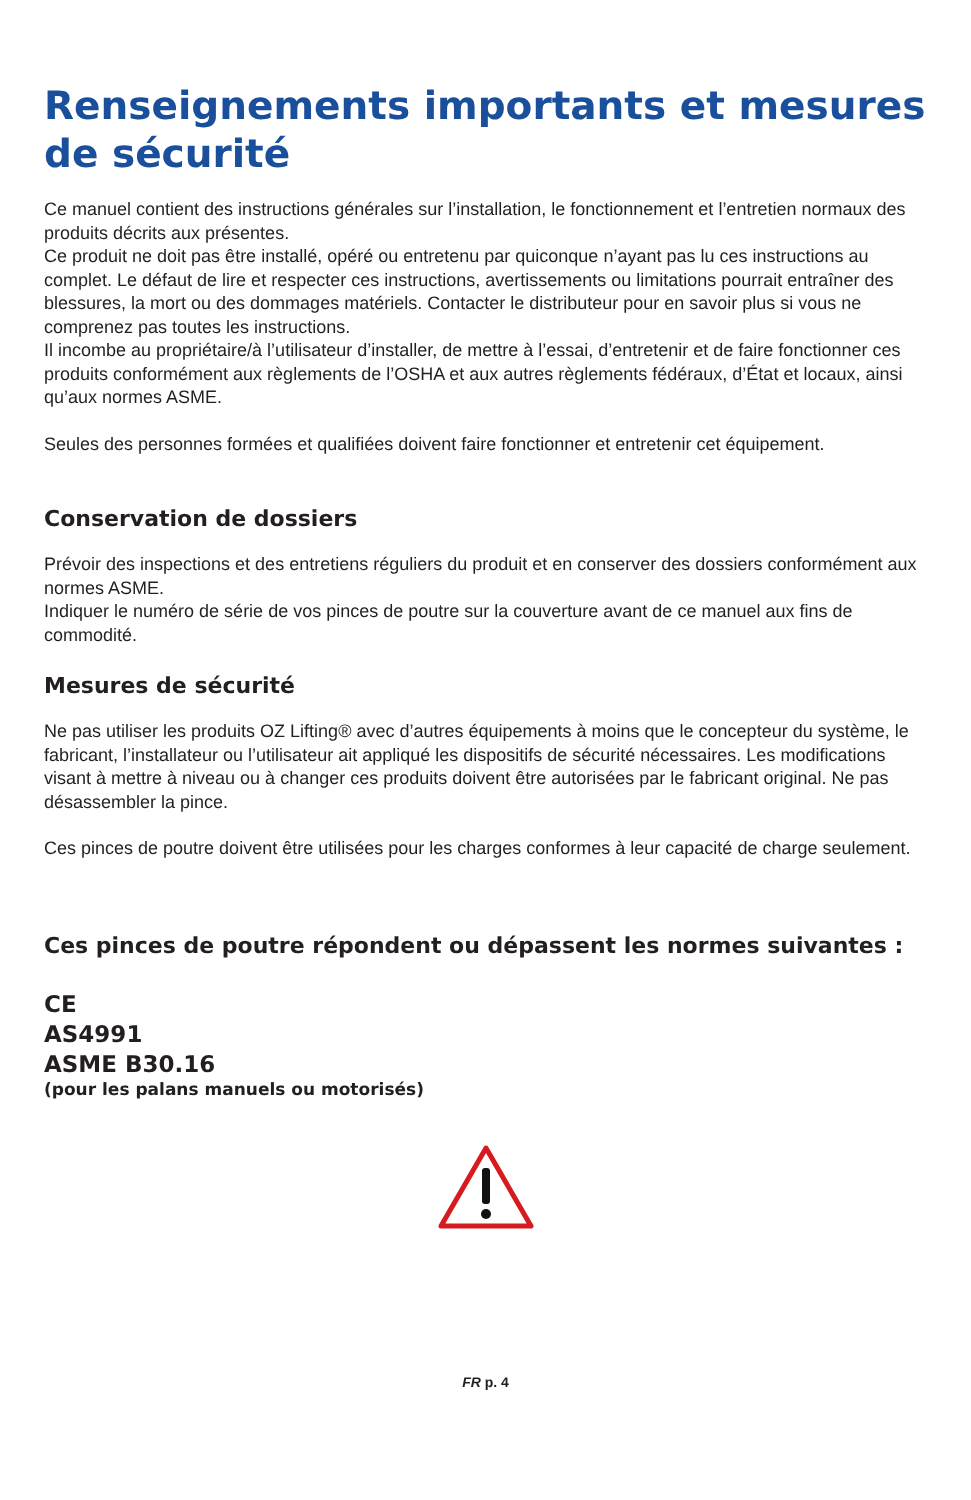Renseignements importants et mesures de sécurité
Ce manuel contient des instructions générales sur l’installation, le fonctionnement et l’entretien normaux des produits décrits aux présentes.
Ce produit ne doit pas être installé, opéré ou entretenu par quiconque n’ayant pas lu ces instructions au complet. Le défaut de lire et respecter ces instructions, avertissements ou limitations pourrait entraîner des blessures, la mort ou des dommages matériels. Contacter le distributeur pour en savoir plus si vous ne comprenez pas toutes les instructions.
Il incombe au propriétaire/à l’utilisateur d’installer, de mettre à l’essai, d’entretenir et de faire fonctionner ces produits conformément aux règlements de l’OSHA et aux autres règlements fédéraux, d’État et locaux, ainsi qu’aux normes ASME.
Seules des personnes formées et qualifiées doivent faire fonctionner et entretenir cet équipement.
Conservation de dossiers
Prévoir des inspections et des entretiens réguliers du produit et en conserver des dossiers conformément aux normes ASME.
Indiquer le numéro de série de vos pinces de poutre sur la couverture avant de ce manuel aux fins de commodité.
Mesures de sécurité
Ne pas utiliser les produits OZ Lifting® avec d’autres équipements à moins que le concepteur du système, le fabricant, l’installateur ou l’utilisateur ait appliqué les dispositifs de sécurité nécessaires. Les modifications visant à mettre à niveau ou à changer ces produits doivent être autorisées par le fabricant original. Ne pas désassembler la pince.
Ces pinces de poutre doivent être utilisées pour les charges conformes à leur capacité de charge seulement.
Ces pinces de poutre répondent ou dépassent les normes suivantes :
CE
AS4991
ASME B30.16
(pour les palans manuels ou motorisés)
FR p. 4